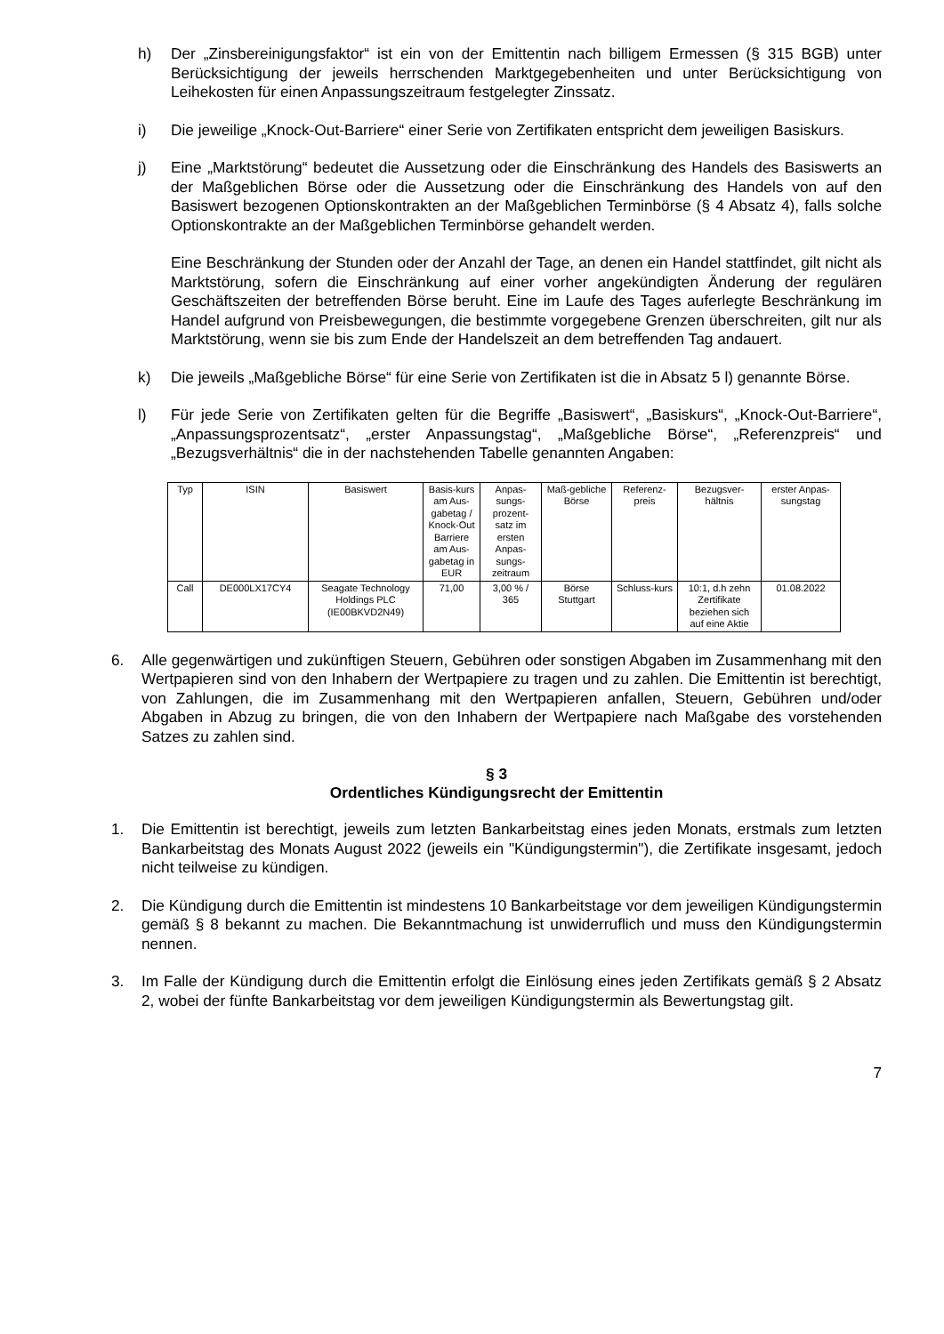h) Der „Zinsbereinigungsfaktor“ ist ein von der Emittentin nach billigem Ermessen (§ 315 BGB) unter Berücksichtigung der jeweils herrschenden Marktgegebenheiten und unter Berücksichtigung von Leihekosten für einen Anpassungszeitraum festgelegter Zinssatz.
i) Die jeweilige „Knock-Out-Barriere“ einer Serie von Zertifikaten entspricht dem jeweiligen Basiskurs.
j) Eine „Marktstörung“ bedeutet die Aussetzung oder die Einschränkung des Handels des Basiswerts an der Maßgeblichen Börse oder die Aussetzung oder die Einschränkung des Handels von auf den Basiswert bezogenen Optionskontrakten an der Maßgeblichen Terminbörse (§ 4 Absatz 4), falls solche Optionskontrakte an der Maßgeblichen Terminbörse gehandelt werden.
Eine Beschränkung der Stunden oder der Anzahl der Tage, an denen ein Handel stattfindet, gilt nicht als Marktstörung, sofern die Einschränkung auf einer vorher angekündigten Änderung der regulären Geschäftszeiten der betreffenden Börse beruht. Eine im Laufe des Tages auferlegte Beschränkung im Handel aufgrund von Preisbewegungen, die bestimmte vorgegebene Grenzen überschreiten, gilt nur als Marktstörung, wenn sie bis zum Ende der Handelszeit an dem betreffenden Tag andauert.
k) Die jeweils „Maßgebliche Börse“ für eine Serie von Zertifikaten ist die in Absatz 5 l) genannte Börse.
l) Für jede Serie von Zertifikaten gelten für die Begriffe „Basiswert“, „Basiskurs“, „Knock-Out-Barriere“, „Anpassungsprozentsatz“, „erster Anpassungstag“, „Maßgebliche Börse“, „Referenzpreis“ und „Bezugsverhältnis“ die in der nachstehenden Tabelle genannten Angaben:
| Typ | ISIN | Basiswert | Basis-kurs am Aus-gabetag / Knock-Out Barriere am Aus-gabetag in EUR | Anpas-sungs-prozent-satz im ersten Anpas-sungs-zeitraum | Maß-gebliche Börse | Referenz-preis | Bezugsver-hältnis | erster Anpas-sungstag |
| --- | --- | --- | --- | --- | --- | --- | --- | --- |
| Call | DE000LX17CY4 | Seagate Technology Holdings PLC (IE00BKVD2N49) | 71,00 | 3,00 % / 365 | Börse Stuttgart | Schluss-kurs | 10:1, d.h zehn Zertifikate beziehen sich auf eine Aktie | 01.08.2022 |
6. Alle gegenwärtigen und zukünftigen Steuern, Gebühren oder sonstigen Abgaben im Zusammenhang mit den Wertpapieren sind von den Inhabern der Wertpapiere zu tragen und zu zahlen. Die Emittentin ist berechtigt, von Zahlungen, die im Zusammenhang mit den Wertpapieren anfallen, Steuern, Gebühren und/oder Abgaben in Abzug zu bringen, die von den Inhabern der Wertpapiere nach Maßgabe des vorstehenden Satzes zu zahlen sind.
§ 3
Ordentliches Kündigungsrecht der Emittentin
1. Die Emittentin ist berechtigt, jeweils zum letzten Bankarbeitstag eines jeden Monats, erstmals zum letzten Bankarbeitstag des Monats August 2022 (jeweils ein "Kündigungstermin"), die Zertifikate insgesamt, jedoch nicht teilweise zu kündigen.
2. Die Kündigung durch die Emittentin ist mindestens 10 Bankarbeitstage vor dem jeweiligen Kündigungstermin gemäß § 8 bekannt zu machen. Die Bekanntmachung ist unwiderruflich und muss den Kündigungstermin nennen.
3. Im Falle der Kündigung durch die Emittentin erfolgt die Einlösung eines jeden Zertifikats gemäß § 2 Absatz 2, wobei der fünfte Bankarbeitstag vor dem jeweiligen Kündigungstermin als Bewertungstag gilt.
7